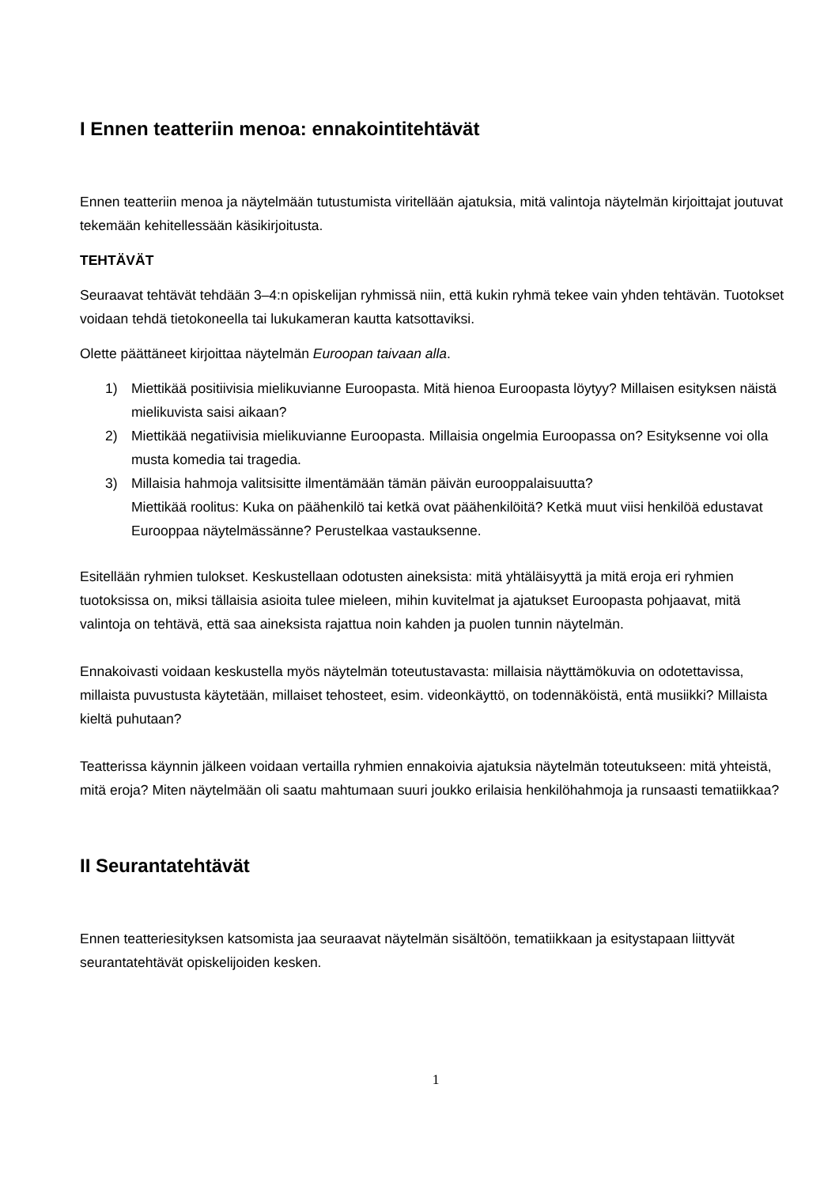I Ennen teatteriin menoa: ennakointitehtävät
Ennen teatteriin menoa ja näytelmään tutustumista viritellään ajatuksia, mitä valintoja näytelmän kirjoittajat joutuvat tekemään kehitellessään käsikirjoitusta.
TEHTÄVÄT
Seuraavat tehtävät tehdään 3–4:n opiskelijan ryhmissä niin, että kukin ryhmä tekee vain yhden tehtävän. Tuotokset voidaan tehdä tietokoneella tai lukukameran kautta katsottaviksi.
Olette päättäneet kirjoittaa näytelmän Euroopan taivaan alla.
1) Miettikää positiivisia mielikuvianne Euroopasta. Mitä hienoa Euroopasta löytyy? Millaisen esityksen näistä mielikuvista saisi aikaan?
2) Miettikää negatiivisia mielikuvianne Euroopasta. Millaisia ongelmia Euroopassa on? Esityksenne voi olla musta komedia tai tragedia.
3) Millaisia hahmoja valitsisitte ilmentämään tämän päivän eurooppalaisuutta?
Miettikää roolitus: Kuka on päähenkilö tai ketkä ovat päähenkilöitä? Ketkä muut viisi henkilöä edustavat Eurooppaa näytelmässänne? Perustelkaa vastauksenne.
Esitellään ryhmien tulokset. Keskustellaan odotusten aineksista: mitä yhtäläisyyttä ja mitä eroja eri ryhmien tuotoksissa on, miksi tällaisia asioita tulee mieleen, mihin kuvitelmat ja ajatukset Euroopasta pohjaavat, mitä valintoja on tehtävä, että saa aineksista rajattua noin kahden ja puolen tunnin näytelmän.
Ennakoivasti voidaan keskustella myös näytelmän toteutustavasta: millaisia näyttämökuvia on odotettavissa, millaista puvustusta käytetään, millaiset tehosteet, esim. videonkäyttö, on todennäköistä, entä musiikki? Millaista kieltä puhutaan?
Teatterissa käynnin jälkeen voidaan vertailla ryhmien ennakoivia ajatuksia näytelmän toteutukseen: mitä yhteistä, mitä eroja? Miten näytelmään oli saatu mahtumaan suuri joukko erilaisia henkilöhahmoja ja runsaasti tematiikkaa?
II Seurantatehtävät
Ennen teatteriesityksen katsomista jaa seuraavat näytelmän sisältöön, tematiikkaan ja esitystapaan liittyvät seurantatehtävät opiskelijoiden kesken.
1